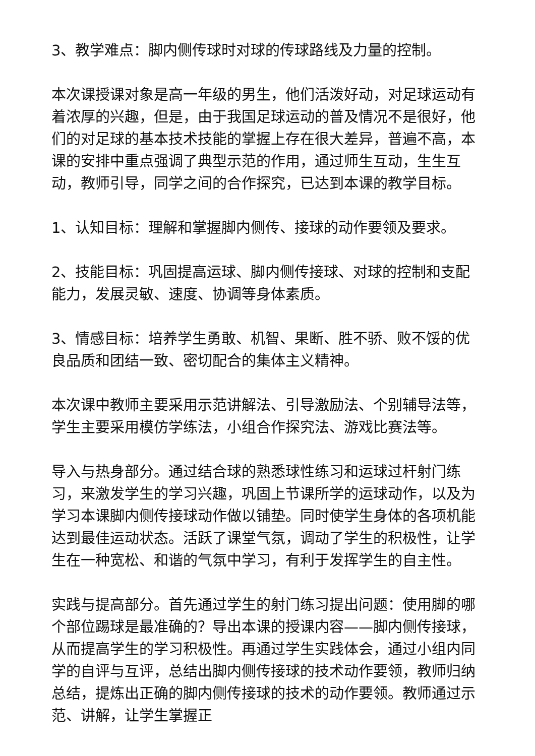3、教学难点：脚内侧传球时对球的传球路线及力量的控制。
本次课授课对象是高一年级的男生，他们活泼好动，对足球运动有着浓厚的兴趣，但是，由于我国足球运动的普及情况不是很好，他们的对足球的基本技术技能的掌握上存在很大差异，普遍不高，本课的安排中重点强调了典型示范的作用，通过师生互动，生生互动，教师引导，同学之间的合作探究，已达到本课的教学目标。
1、认知目标：理解和掌握脚内侧传、接球的动作要领及要求。
2、技能目标：巩固提高运球、脚内侧传接球、对球的控制和支配能力，发展灵敏、速度、协调等身体素质。
3、情感目标：培养学生勇敢、机智、果断、胜不骄、败不馁的优良品质和团结一致、密切配合的集体主义精神。
本次课中教师主要采用示范讲解法、引导激励法、个别辅导法等，学生主要采用模仿学练法，小组合作探究法、游戏比赛法等。
导入与热身部分。通过结合球的熟悉球性练习和运球过杆射门练习，来激发学生的学习兴趣，巩固上节课所学的运球动作，以及为学习本课脚内侧传接球动作做以铺垫。同时使学生身体的各项机能达到最佳运动状态。活跃了课堂气氛，调动了学生的积极性，让学生在一种宽松、和谐的气氛中学习，有利于发挥学生的自主性。
实践与提高部分。首先通过学生的射门练习提出问题：使用脚的哪个部位踢球是最准确的？导出本课的授课内容——脚内侧传接球，从而提高学生的学习积极性。再通过学生实践体会，通过小组内同学的自评与互评，总结出脚内侧传接球的技术动作要领，教师归纳总结，提炼出正确的脚内侧传接球的技术的动作要领。教师通过示范、讲解，让学生掌握正